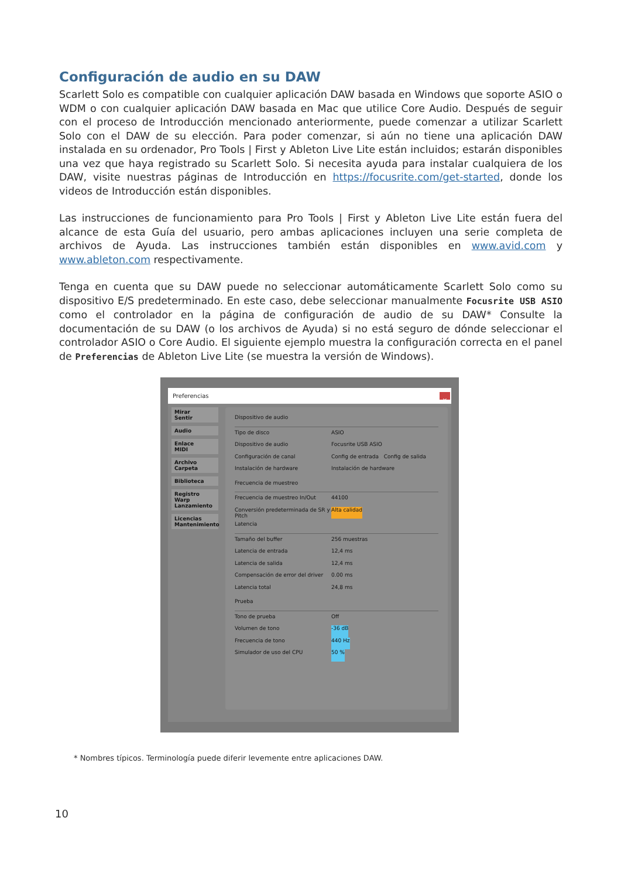Configuración de audio en su DAW
Scarlett Solo es compatible con cualquier aplicación DAW basada en Windows que soporte ASIO o WDM o con cualquier aplicación DAW basada en Mac que utilice Core Audio. Después de seguir con el proceso de Introducción mencionado anteriormente, puede comenzar a utilizar Scarlett Solo con el DAW de su elección. Para poder comenzar, si aún no tiene una aplicación DAW instalada en su ordenador, Pro Tools | First y Ableton Live Lite están incluidos; estarán disponibles una vez que haya registrado su Scarlett Solo. Si necesita ayuda para instalar cualquiera de los DAW, visite nuestras páginas de Introducción en https://focusrite.com/get-started, donde los videos de Introducción están disponibles.
Las instrucciones de funcionamiento para Pro Tools | First y Ableton Live Lite están fuera del alcance de esta Guía del usuario, pero ambas aplicaciones incluyen una serie completa de archivos de Ayuda. Las instrucciones también están disponibles en www.avid.com y www.ableton.com respectivamente.
Tenga en cuenta que su DAW puede no seleccionar automáticamente Scarlett Solo como su dispositivo E/S predeterminado. En este caso, debe seleccionar manualmente Focusrite USB ASIO como el controlador en la página de configuración de audio de su DAW* Consulte la documentación de su DAW (o los archivos de Ayuda) si no está seguro de dónde seleccionar el controlador ASIO o Core Audio. El siguiente ejemplo muestra la configuración correcta en el panel de Preferencias de Ableton Live Lite (se muestra la versión de Windows).
Preferencias ×
Mirar
Sentir
Audio
Enlace
MIDI
Archivo
Carpeta
Biblioteca
Registro
Warp
Lanzamiento
Licencias
Mantenimiento
Dispositivo de audio
Tipo de disco ASIO
Dispositivo de audio Focusrite USB ASIO
Configuración de canal Config de entrada Config de salida
Instalación de hardware Instalación de hardware
Frecuencia de muestreo
Frecuencia de muestreo In/Out 44100
Conversión predeterminada de SR y Pitch Alta calidad
Latencia
Tamaño del buffer 256 muestras
Latencia de entrada 12,4 ms
Latencia de salida 12,4 ms
Compensación de error del driver 0.00 ms
Latencia total 24,8 ms
Prueba
Tono de prueba Off
Volumen de tono -36 dB
Frecuencia de tono 440 Hz
Simulador de uso del CPU 50 %
* Nombres típicos. Terminología puede diferir levemente entre aplicaciones DAW.
10